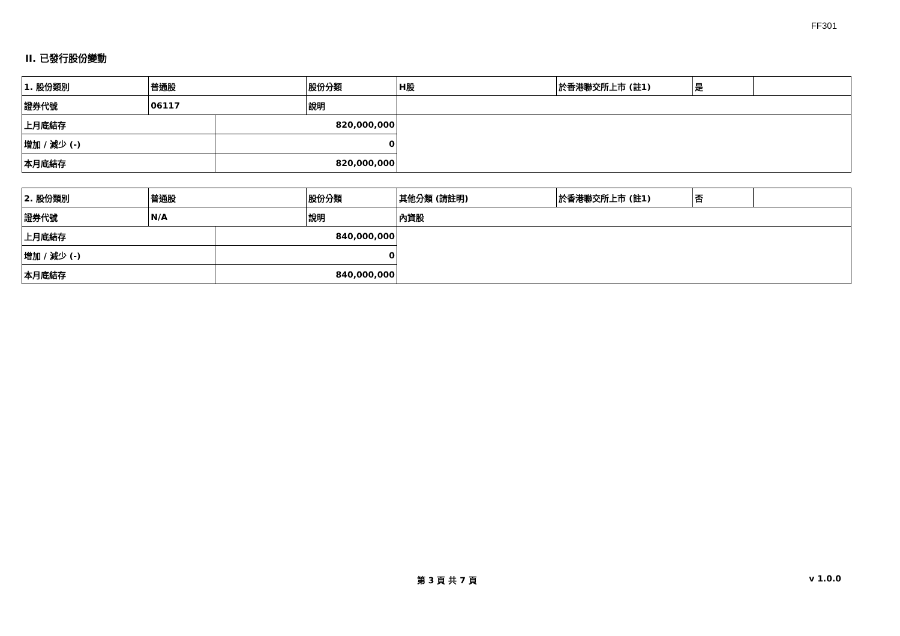FF301
II. 已發行股份變動
| 1. 股份類別 | 普通股 | | 股份分類 | H股 | 於香港聯交所上市 (註1) | 是 | |
| 證券代號 | 06117 | | 說明 | | | | |
| 上月底結存 | | 820,000,000 | | | | | |
| 增加 / 減少 (-) | | 0 | | | | | |
| 本月底結存 | | 820,000,000 | | | | | |
| 2. 股份類別 | 普通股 | | 股份分類 | 其他分類 (請註明) | 於香港聯交所上市 (註1) | 否 | |
| 證券代號 | N/A | | 說明 | 內資股 | | | |
| 上月底結存 | | 840,000,000 | | | | | |
| 增加 / 減少 (-) | | 0 | | | | | |
| 本月底結存 | | 840,000,000 | | | | | |
第 3 頁 共 7 頁 v 1.0.0